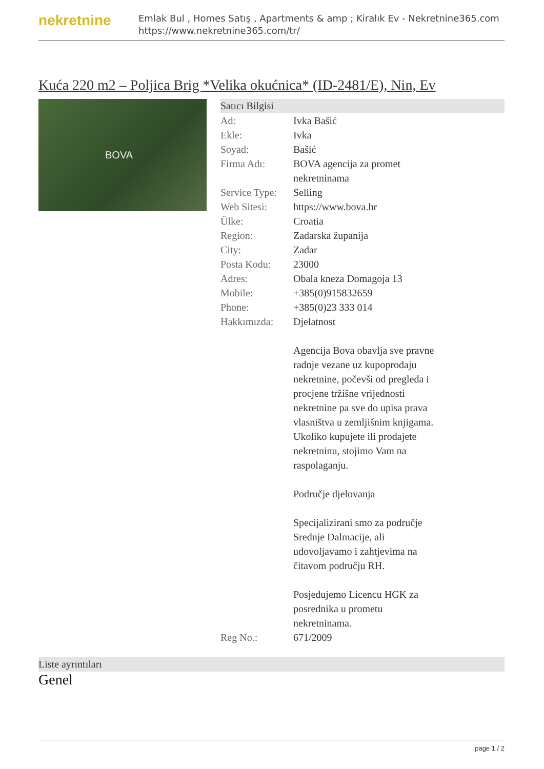nekretnine
Emlak Bul , Homes Satış , Apartments & amp ; Kiralık Ev - Nekretnine365.com
https://www.nekretnine365.com/tr/
Kuća 220 m2 – Poljica Brig *Velika okućnica* (ID-2481/E), Nin, Ev
BOVA
Satıcı Bilgisi
| Ad: | Ivka Bašić |
| Ekle: | Ivka |
| Soyad: | Bašić |
| Firma Adı: | BOVA agencija za promet nekretninama |
| Service Type: | Selling |
| Web Sitesi: | https://www.bova.hr |
| Ülke: | Croatia |
| Region: | Zadarska županija |
| City: | Zadar |
| Posta Kodu: | 23000 |
| Adres: | Obala kneza Domagoja 13 |
| Mobile: | +385(0)915832659 |
| Phone: | +385(0)23 333 014 |
| Hakkımızda: | Djelatnost Agencija Bova obavlja sve pravne radnje vezane uz kupoprodaju nekretnine, počevši od pregleda i procjene tržišne vrijednosti nekretnine pa sve do upisa prava vlasništva u zemljišnim knjigama. Ukoliko kupujete ili prodajete nekretninu, stojimo Vam na raspolaganju. Područje djelovanja Specijalizirani smo za područje Srednje Dalmacije, ali udovoljavamo i zahtjevima na čitavom području RH. Posjedujemo Licencu HGK za posrednika u prometu nekretninama. |
| Reg No.: | 671/2009 |
Liste ayrıntıları
Genel
page 1 / 2